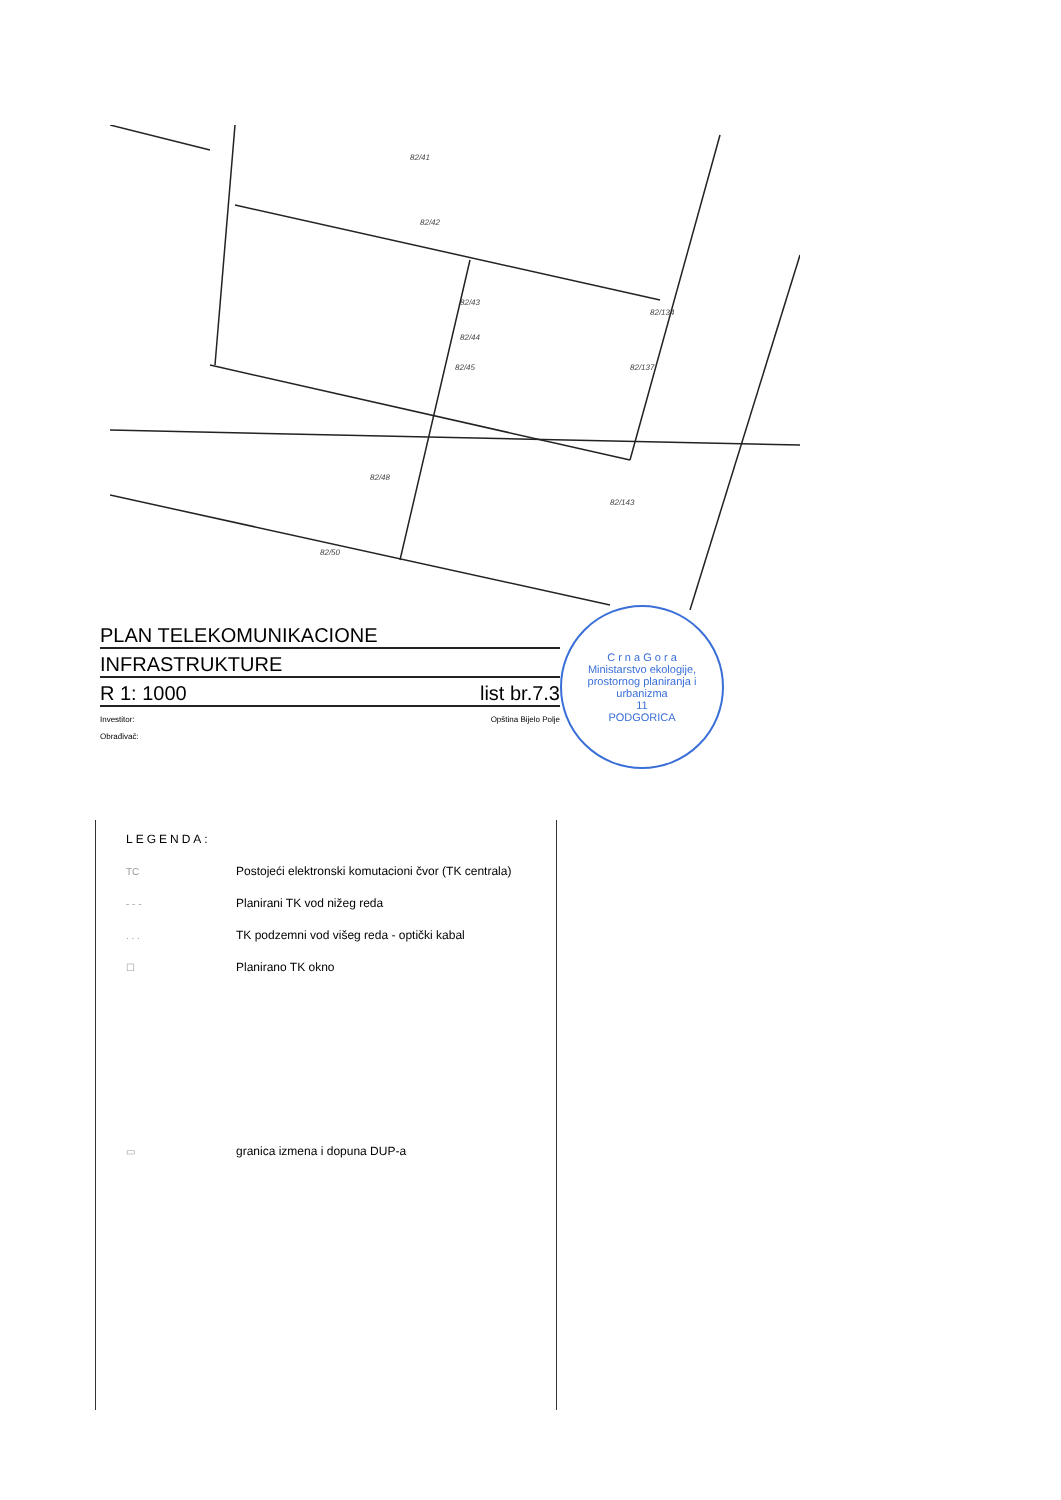82/41
82/42
82/43
82/44
82/45
82/134
82/137
82/143
82/48
82/50
PLAN TELEKOMUNIKACIONE
INFRASTRUKTURE
R 1: 1000 list br.7.3
Investitor: Opština Bijelo Polje
Obrađivač:
C r n a G o r a
Ministarstvo ekologije, prostornog planiranja i urbanizma
11
PODGORICA
LEGENDA:
TC Postojeći elektronski komutacioni čvor (TK centrala)
- - - Planirani TK vod nižeg reda
. . . TK podzemni vod višeg reda - optički kabal
☐ Planirano TK okno
▭ granica izmena i dopuna DUP-a